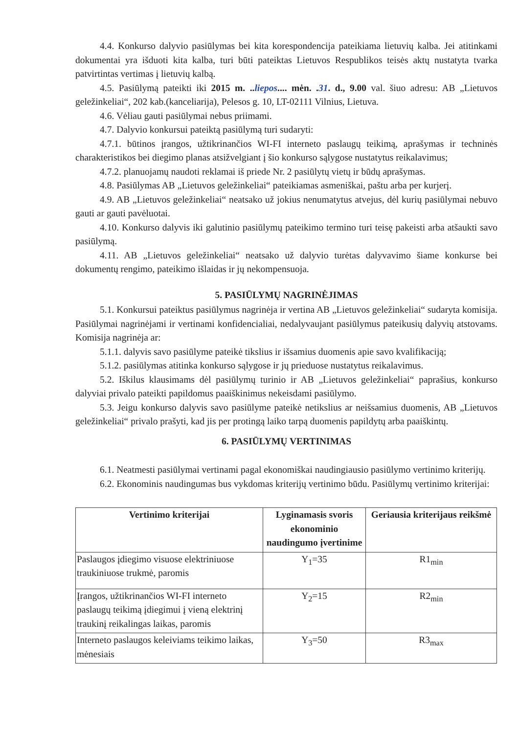4.4. Konkurso dalyvio pasiūlymas bei kita korespondencija pateikiama lietuvių kalba. Jei atitinkami dokumentai yra išduoti kita kalba, turi būti pateiktas Lietuvos Respublikos teisės aktų nustatyta tvarka patvirtintas vertimas į lietuvių kalbą.
4.5. Pasiūlymą pateikti iki 2015 m. ..liepos.... mėn. .31. d., 9.00 val. šiuo adresu: AB „Lietuvos geležinkeliai“, 202 kab.(kanceliarija), Pelesos g. 10, LT-02111 Vilnius, Lietuva.
4.6. Vėliau gauti pasiūlymai nebus priimami.
4.7. Dalyvio konkursui pateiktą pasiūlymą turi sudaryti:
4.7.1. būtinos įrangos, užtikrinančios WI-FI interneto paslaugų teikimą, aprašymas ir techninės charakteristikos bei diegimo planas atsižvelgiant į šio konkurso sąlygose nustatytus reikalavimus;
4.7.2. planuojamų naudoti reklamai iš priede Nr. 2 pasiūlytų vietų ir būdų aprašymas.
4.8. Pasiūlymas AB „Lietuvos geležinkeliai“ pateikiamas asmeniškai, paštu arba per kurjerį.
4.9. AB „Lietuvos geležinkeliai“ neatsako už jokius nenumatytus atvejus, dėl kurių pasiūlymai nebuvo gauti ar gauti pavėluotai.
4.10. Konkurso dalyvis iki galutinio pasiūlymų pateikimo termino turi teisę pakeisti arba atšaukti savo pasiūlymą.
4.11. AB „Lietuvos geležinkeliai“ neatsako už dalyvio turėtas dalyvavimo šiame konkurse bei dokumentų rengimo, pateikimo išlaidas ir jų nekompensuoja.
5. PASIŪLYMŲ NAGRINĖJIMAS
5.1. Konkursui pateiktus pasiūlymus nagrinėja ir vertina AB „Lietuvos geležinkeliai“ sudaryta komisija. Pasiūlymai nagrinėjami ir vertinami konfidencialiai, nedalyvaujant pasiūlymus pateikusių dalyvių atstovams. Komisija nagrinėja ar:
5.1.1. dalyvis savo pasiūlyme pateikė tikslius ir išsamius duomenis apie savo kvalifikaciją;
5.1.2. pasiūlymas atitinka konkurso sąlygose ir jų prieduose nustatytus reikalavimus.
5.2. Iškilus klausimams dėl pasiūlymų turinio ir AB „Lietuvos geležinkeliai“ paprašius, konkurso dalyviai privalo pateikti papildomus paaiškinimus nekeisdami pasiūlymo.
5.3. Jeigu konkurso dalyvis savo pasiūlyme pateikė netikslius ar neišsamius duomenis, AB „Lietuvos geležinkeliai“ privalo prašyti, kad jis per protingą laiko tarpą duomenis papildytų arba paaiškintų.
6. PASIŪLYMŲ VERTINIMAS
6.1. Neatmesti pasiūlymai vertinami pagal ekonomiškai naudingiausio pasiūlymo vertinimo kriterijų.
6.2. Ekonominis naudingumas bus vykdomas kriterijų vertinimo būdu. Pasiūlymų vertinimo kriterijai:
| Vertinimo kriterijai | Lyginamasis svoris ekonominio naudingumo įvertinime | Geriausia kriterijaus reikšmė |
| --- | --- | --- |
| Paslaugos įdiegimo visuose elektriniuose traukiniuose trukmė, paromis | Y<sub>1</sub>=35 | R1<sub>min</sub> |
| Įrangos, užtikrinančios WI-FI interneto paslaugų teikimą įdiegimui į vieną elektrinį traukinį reikalingas laikas, paromis | Y<sub>2</sub>=15 | R2<sub>min</sub> |
| Interneto paslaugos keleiviams teikimo laikas, mėnesiais | Y<sub>3</sub>=50 | R3<sub>max</sub> |